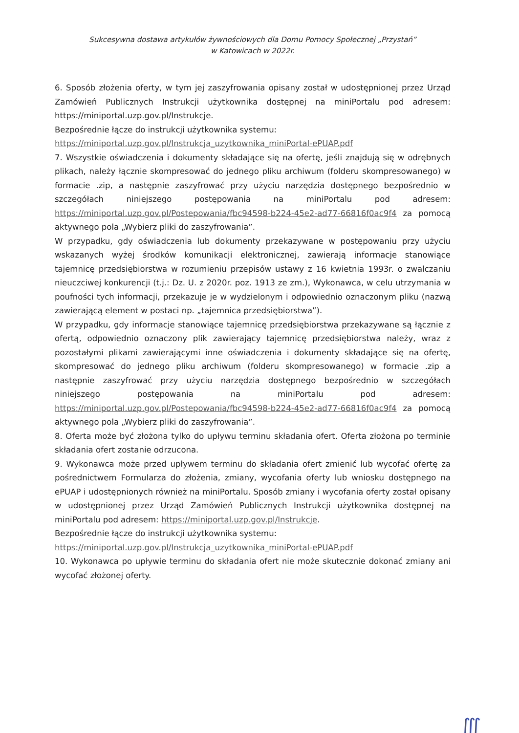Sukcesywna dostawa artykułów żywnościowych dla Domu Pomocy Społecznej „Przystań”
w Katowicach w 2022r.
6. Sposób złożenia oferty, w tym jej zaszyfrowania opisany został w udostępnionej przez Urząd Zamówień Publicznych Instrukcji użytkownika dostępnej na miniPortalu pod adresem: https://miniportal.uzp.gov.pl/Instrukcje.
Bezpośrednie łącze do instrukcji użytkownika systemu:
https://miniportal.uzp.gov.pl/Instrukcja_uzytkownika_miniPortal-ePUAP.pdf
7. Wszystkie oświadczenia i dokumenty składające się na ofertę, jeśli znajdują się w odrębnych plikach, należy łącznie skompresować do jednego pliku archiwum (folderu skompresowanego) w formacie .zip, a następnie zaszyfrować przy użyciu narzędzia dostępnego bezpośrednio w szczegółach niniejszego postępowania na miniPortalu pod adresem: https://miniportal.uzp.gov.pl/Postepowania/fbc94598-b224-45e2-ad77-66816f0ac9f4 za pomocą aktywnego pola „Wybierz pliki do zaszyfrowania”.
W przypadku, gdy oświadczenia lub dokumenty przekazywane w postępowaniu przy użyciu wskazanych wyżej środków komunikacji elektronicznej, zawierają informacje stanowiące tajemnicę przedsiębiorstwa w rozumieniu przepisów ustawy z 16 kwietnia 1993r. o zwalczaniu nieuczciwej konkurencji (t.j.: Dz. U. z 2020r. poz. 1913 ze zm.), Wykonawca, w celu utrzymania w poufności tych informacji, przekazuje je w wydzielonym i odpowiednio oznaczonym pliku (nazwą zawierającą element w postaci np. „tajemnica przedsiębiorstwa”).
W przypadku, gdy informacje stanowiące tajemnicę przedsiębiorstwa przekazywane są łącznie z ofertą, odpowiednio oznaczony plik zawierający tajemnicę przedsiębiorstwa należy, wraz z pozostałymi plikami zawierającymi inne oświadczenia i dokumenty składające się na ofertę, skompresować do jednego pliku archiwum (folderu skompresowanego) w formacie .zip a następnie zaszyfrować przy użyciu narzędzia dostępnego bezpośrednio w szczegółach niniejszego postępowania na miniPortalu pod adresem: https://miniportal.uzp.gov.pl/Postepowania/fbc94598-b224-45e2-ad77-66816f0ac9f4 za pomocą aktywnego pola „Wybierz pliki do zaszyfrowania”.
8. Oferta może być złożona tylko do upływu terminu składania ofert. Oferta złożona po terminie składania ofert zostanie odrzucona.
9. Wykonawca może przed upływem terminu do składania ofert zmienić lub wycofać ofertę za pośrednictwem Formularza do złożenia, zmiany, wycofania oferty lub wniosku dostępnego na ePUAP i udostępnionych również na miniPortalu. Sposób zmiany i wycofania oferty został opisany w udostępnionej przez Urząd Zamówień Publicznych Instrukcji użytkownika dostępnej na miniPortalu pod adresem: https://miniportal.uzp.gov.pl/Instrukcje.
Bezpośrednie łącze do instrukcji użytkownika systemu:
https://miniportal.uzp.gov.pl/Instrukcja_uzytkownika_miniPortal-ePUAP.pdf
10. Wykonawca po upływie terminu do składania ofert nie może skutecznie dokonać zmiany ani wycofać złożonej oferty.
∭